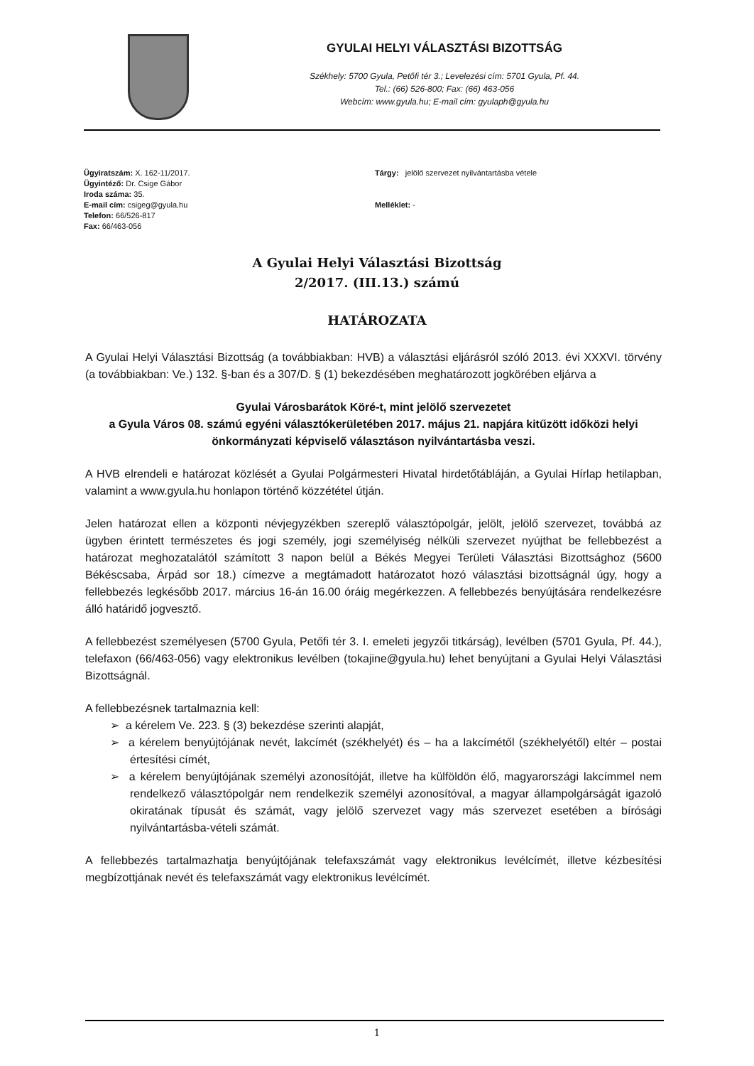GYULAI HELYI VÁLASZTÁSI BIZOTTSÁG
Székhely: 5700 Gyula, Petőfi tér 3.; Levelezési cím: 5701 Gyula, Pf. 44.
Tel.: (66) 526-800; Fax: (66) 463-056
Webcím: www.gyula.hu; E-mail cím: gyulaph@gyula.hu
Ügyiratszám: X. 162-11/2017.
Ügyintéző: Dr. Csige Gábor
Iroda száma: 35.
E-mail cím: csigeg@gyula.hu
Telefon: 66/526-817
Fax: 66/463-056
Tárgy: jelölő szervezet nyilvántartásba vétele
Melléklet: -
A Gyulai Helyi Választási Bizottság
2/2017. (III.13.) számú
HATÁROZATA
A Gyulai Helyi Választási Bizottság (a továbbiakban: HVB) a választási eljárásról szóló 2013. évi XXXVI. törvény (a továbbiakban: Ve.) 132. §-ban és a 307/D. § (1) bekezdésében meghatározott jogkörében eljárva a
Gyulai Városbarátok Köré-t, mint jelölő szervezetet
a Gyula Város 08. számú egyéni választókerületében 2017. május 21. napjára kitűzött időközi helyi önkormányzati képviselő választáson nyilvántartásba veszi.
A HVB elrendeli e határozat közlését a Gyulai Polgármesteri Hivatal hirdetőtábláján, a Gyulai Hírlap hetilapban, valamint a www.gyula.hu honlapon történő közzététel útján.
Jelen határozat ellen a központi névjegyzékben szereplő választópolgár, jelölt, jelölő szervezet, továbbá az ügyben érintett természetes és jogi személy, jogi személyiség nélküli szervezet nyújthat be fellebbezést a határozat meghozatalától számított 3 napon belül a Békés Megyei Területi Választási Bizottsághoz (5600 Békéscsaba, Árpád sor 18.) címezve a megtámadott határozatot hozó választási bizottságnál úgy, hogy a fellebbezés legkésőbb 2017. március 16-án 16.00 óráig megérkezzen. A fellebbezés benyújtására rendelkezésre álló határidő jogvesztő.
A fellebbezést személyesen (5700 Gyula, Petőfi tér 3. I. emeleti jegyzői titkárság), levélben (5701 Gyula, Pf. 44.), telefaxon (66/463-056) vagy elektronikus levélben (tokajine@gyula.hu) lehet benyújtani a Gyulai Helyi Választási Bizottságnál.
A fellebbezésnek tartalmaznia kell:
➢ a kérelem Ve. 223. § (3) bekezdése szerinti alapját,
➢ a kérelem benyújtójának nevét, lakcímét (székhelyét) és – ha a lakcímétől (székhelyétől) eltér – postai értesítési címét,
➢ a kérelem benyújtójának személyi azonosítóját, illetve ha külföldön élő, magyarországi lakcímmel nem rendelkező választópolgár nem rendelkezik személyi azonosítóval, a magyar állampolgárságát igazoló okiratának típusát és számát, vagy jelölő szervezet vagy más szervezet esetében a bírósági nyilvántartásba-vételi számát.
A fellebbezés tartalmazhatja benyújtójának telefaxszámát vagy elektronikus levélcímét, illetve kézbesítési megbízottjának nevét és telefaxszámát vagy elektronikus levélcímét.
1